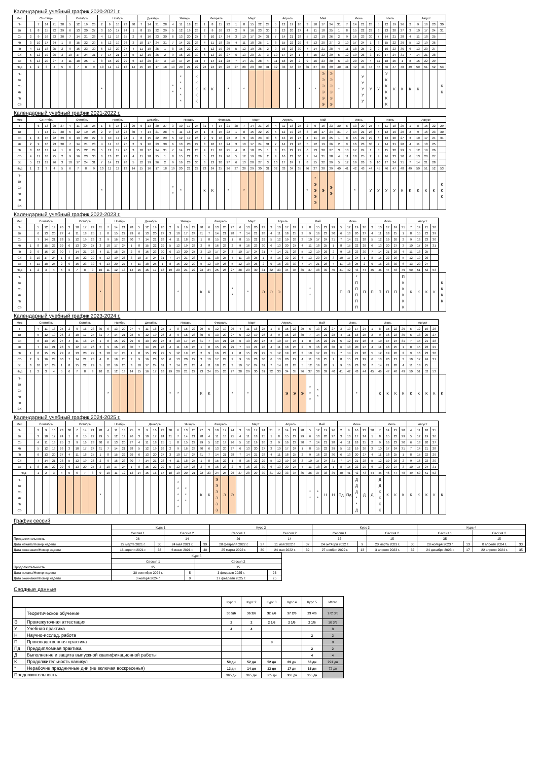Календарный учебный график 2020-2021 г.
| Мес | Сентябрь | | | | | Октябрь | | | | Ноябрь | | | | | Декабрь | | | | Январь | | | | Февраль | | | | Март | | | | | Апрель | | | | Май | | | | | Июнь | | | | Июль | | | | Август | | | | |
| Пн | | 7 | 14 | 21 | 28 | 5 | 12 | 19 | 26 | 2 | 9 | 16 | 23 | 30 | 7 | 14 | 21 | 28 | 4 | 11 | 18 | 25 | 1 | 8 | 15 | 22 | 1 | 8 | 15 | 22 | 29 | 5 | 12 | 19 | 26 | 3 | 10 | 17 | 24 | 31 | 7 | 14 | 21 | 28 | 5 | 12 | 19 | 26 | 2 | 9 | 16 | 23 | 30 |
| Вт | 1 | 8 | 15 | 22 | 29 | 6 | 13 | 20 | 27 | 3 | 10 | 17 | 24 | 1 | 8 | 15 | 22 | 29 | 5 | 12 | 19 | 26 | 2 | 9 | 16 | 23 | 2 | 9 | 16 | 23 | 30 | 6 | 13 | 20 | 27 | 4 | 11 | 18 | 25 | 1 | 8 | 15 | 22 | 29 | 6 | 13 | 20 | 27 | 3 | 10 | 17 | 24 | 31 |
| Ср | 2 | 9 | 16 | 23 | 30 | 7 | 14 | 21 | 28 | 4 | 11 | 18 | 25 | 2 | 9 | 16 | 23 | 30 | 6 | 13 | 20 | 27 | 3 | 10 | 17 | 24 | 3 | 10 | 17 | 24 | 31 | 7 | 14 | 21 | 28 | 5 | 12 | 19 | 26 | 2 | 9 | 16 | 23 | 30 | 7 | 14 | 21 | 28 | 4 | 11 | 18 | 25 | |
| Чт | 3 | 10 | 17 | 24 | 1 | 8 | 15 | 22 | 29 | 5 | 12 | 19 | 26 | 3 | 10 | 17 | 24 | 31 | 7 | 14 | 21 | 28 | 4 | 11 | 18 | 25 | 4 | 11 | 18 | 25 | 1 | 8 | 15 | 22 | 29 | 6 | 13 | 20 | 27 | 3 | 10 | 17 | 24 | 1 | 8 | 15 | 22 | 29 | 5 | 12 | 19 | 26 | |
| Пт | 4 | 11 | 18 | 25 | 2 | 9 | 16 | 23 | 30 | 6 | 13 | 20 | 27 | 4 | 11 | 18 | 25 | 1 | 8 | 15 | 22 | 29 | 5 | 12 | 19 | 26 | 5 | 12 | 19 | 26 | 2 | 9 | 16 | 23 | 30 | 7 | 14 | 21 | 28 | 4 | 11 | 18 | 25 | 2 | 9 | 16 | 23 | 30 | 6 | 13 | 20 | 27 | |
| Сб | 5 | 12 | 19 | 26 | 3 | 10 | 17 | 24 | 31 | 7 | 14 | 21 | 28 | 5 | 12 | 19 | 26 | 2 | 9 | 16 | 23 | 30 | 6 | 13 | 20 | 27 | 6 | 13 | 20 | 27 | 3 | 10 | 17 | 24 | 1 | 8 | 15 | 22 | 29 | 5 | 12 | 19 | 26 | 3 | 10 | 17 | 24 | 31 | 7 | 14 | 21 | 28 | |
| Вс | 6 | 13 | 20 | 27 | 4 | 11 | 18 | 25 | 1 | 8 | 15 | 22 | 29 | 6 | 13 | 20 | 27 | 3 | 10 | 17 | 24 | 31 | 7 | 14 | 21 | 28 | 7 | 14 | 21 | 28 | 4 | 11 | 18 | 25 | 2 | 9 | 16 | 23 | 30 | 6 | 13 | 20 | 27 | 4 | 11 | 18 | 25 | 1 | 8 | 15 | 22 | 29 | |
| Нед | 1 | 2 | 3 | 4 | 5 | 6 | 7 | 8 | 9 | 10 | 11 | 12 | 13 | 14 | 15 | 16 | 17 | 18 | 19 | 20 | 21 | 22 | 23 | 24 | 25 | 26 | 27 | 28 | 29 | 30 | 31 | 32 | 33 | 34 | 35 | 36 | 37 | 38 | 39 | 40 | 41 | 42 | 43 | 44 | 45 | 46 | 47 | 48 | 49 | 50 | 51 | 52 | 53 |
| Пн Вт Ср Чт Пт Сб | | | | | | | | | | * | | | | | | | | | * * | * * * * * | | К К К К К | К | К | | * | | * | | | | | | | * | | * | Э Э Э Э Э Э | Э Э Э Э Э Э | * | | | У У У У У | У | У | У К К К К К | К | К | К | К | | | К К |
Календарный учебный график 2021-2022 г.
| Мес | Сентябрь | | | | | Октябрь | | | | Ноябрь | | | | | Декабрь | | | | Январь | | | | | Февраль | | | | Март | | | | Апрель | | | | Май | | | | | Июнь | | | | Июль | | | | Август | | | | |
| Пн | | 6 | 13 | 20 | 27 | 4 | 11 | 18 | 25 | 1 | 8 | 15 | 22 | 29 | 6 | 13 | 20 | 27 | 3 | 10 | 17 | 24 | 31 | 7 | 14 | 21 | 28 | 7 | 14 | 21 | 28 | 4 | 11 | 18 | 25 | 2 | 9 | 16 | 23 | 30 | 6 | 13 | 20 | 27 | 4 | 11 | 18 | 25 | 1 | 8 | 15 | 22 | 29 |
| Вт | | 7 | 14 | 21 | 28 | 5 | 12 | 19 | 26 | 2 | 9 | 16 | 23 | 30 | 7 | 14 | 21 | 28 | 4 | 11 | 18 | 25 | 1 | 8 | 15 | 22 | 1 | 8 | 15 | 22 | 29 | 5 | 12 | 19 | 26 | 3 | 10 | 17 | 24 | 31 | 7 | 14 | 21 | 28 | 5 | 12 | 19 | 26 | 2 | 9 | 16 | 23 | 30 |
| Ср | 1 | 8 | 15 | 22 | 29 | 6 | 13 | 20 | 27 | 3 | 10 | 17 | 24 | 1 | 8 | 15 | 22 | 29 | 5 | 12 | 19 | 26 | 2 | 9 | 16 | 23 | 2 | 9 | 16 | 23 | 30 | 6 | 13 | 20 | 27 | 4 | 11 | 18 | 25 | 1 | 8 | 15 | 22 | 29 | 6 | 13 | 20 | 27 | 3 | 10 | 17 | 24 | 31 |
| Чт | 2 | 9 | 16 | 23 | 30 | 7 | 14 | 21 | 28 | 4 | 11 | 18 | 25 | 2 | 9 | 16 | 23 | 30 | 6 | 13 | 20 | 27 | 3 | 10 | 17 | 24 | 3 | 10 | 17 | 24 | 31 | 7 | 14 | 21 | 28 | 5 | 12 | 19 | 26 | 2 | 9 | 16 | 23 | 30 | 7 | 14 | 21 | 28 | 4 | 11 | 18 | 25 | |
| Пт | 3 | 10 | 17 | 24 | 1 | 8 | 15 | 22 | 29 | 5 | 12 | 19 | 26 | 3 | 10 | 17 | 24 | 31 | 7 | 14 | 21 | 28 | 4 | 11 | 18 | 25 | 4 | 11 | 18 | 25 | 1 | 8 | 15 | 22 | 29 | 6 | 13 | 20 | 27 | 3 | 10 | 17 | 24 | 1 | 8 | 15 | 22 | 29 | 5 | 12 | 19 | 26 | |
| Сб | 4 | 11 | 18 | 25 | 2 | 9 | 16 | 23 | 30 | 6 | 13 | 20 | 27 | 4 | 11 | 18 | 25 | 1 | 8 | 15 | 22 | 29 | 5 | 12 | 19 | 26 | 5 | 12 | 19 | 26 | 2 | 9 | 16 | 23 | 30 | 7 | 14 | 21 | 28 | 4 | 11 | 18 | 25 | 2 | 9 | 16 | 23 | 30 | 6 | 13 | 20 | 27 | |
| Вс | 5 | 12 | 19 | 26 | 3 | 10 | 17 | 24 | 31 | 7 | 14 | 21 | 28 | 5 | 12 | 19 | 26 | 2 | 9 | 16 | 23 | 30 | 6 | 13 | 20 | 27 | 6 | 13 | 20 | 27 | 3 | 10 | 17 | 24 | 1 | 8 | 15 | 22 | 29 | 5 | 12 | 19 | 26 | 3 | 10 | 17 | 24 | 31 | 7 | 14 | 21 | 28 | |
| Нед | 1 | 2 | 3 | 4 | 5 | 6 | 7 | 8 | 9 | 10 | 11 | 12 | 13 | 14 | 15 | 16 | 17 | 18 | 19 | 20 | 21 | 22 | 23 | 24 | 25 | 26 | 27 | 28 | 29 | 30 | 31 | 32 | 33 | 34 | 35 | 36 | 37 | 38 | 39 | 40 | 41 | 42 | 43 | 44 | 45 | 46 | 47 | 48 | 49 | 50 | 51 | 52 | 53 |
| Пн Вт Ср Чт Пт Сб | | | | | | | | | | * | | | | | | | | | * * | * | | | К | К | | * | | * | | | | | | | | * | * Э Э Э Э | Э | Э Э | | | * | | У | У | У | У | К | К | К | К | К | К К К |
Календарный учебный график 2022-2023 г.
| Мес | Сентябрь | | | | | Октябрь | | | | | Ноябрь | | | | Декабрь | | | | Январь | | | | | Февраль | | | | Март | | | | Апрель | | | | Май | | | | | Июнь | | | | Июль | | | | | Август | | | | |
| Пн | | 5 | 12 | 19 | 26 | 3 | 10 | 17 | 24 | 31 | 7 | 14 | 21 | 28 | 5 | 12 | 19 | 26 | 2 | 9 | 16 | 23 | 30 | 6 | 13 | 20 | 27 | 6 | 13 | 20 | 27 | 3 | 10 | 17 | 24 | 1 | 8 | 15 | 22 | 29 | 5 | 12 | 19 | 26 | 3 | 10 | 17 | 24 | 31 | 7 | 14 | 21 | 28 | |
| Вт | | 6 | 13 | 20 | 27 | 4 | 11 | 18 | 25 | 1 | 8 | 15 | 22 | 29 | 6 | 13 | 20 | 27 | 3 | 10 | 17 | 24 | 31 | 7 | 14 | 21 | 28 | 7 | 14 | 21 | 28 | 4 | 11 | 18 | 25 | 2 | 9 | 16 | 23 | 30 | 6 | 13 | 20 | 27 | 4 | 11 | 18 | 25 | 1 | 8 | 15 | 22 | 29 | |
| Ср | | 7 | 14 | 21 | 28 | 5 | 12 | 19 | 26 | 2 | 9 | 16 | 23 | 30 | 7 | 14 | 21 | 28 | 4 | 11 | 18 | 25 | 1 | 8 | 15 | 22 | 1 | 8 | 15 | 22 | 29 | 5 | 12 | 19 | 26 | 3 | 10 | 17 | 24 | 31 | 7 | 14 | 21 | 28 | 5 | 12 | 19 | 26 | 2 | 9 | 16 | 23 | 30 | |
| Чт | 1 | 8 | 15 | 22 | 29 | 6 | 13 | 20 | 27 | 3 | 10 | 17 | 24 | 1 | 8 | 15 | 22 | 29 | 5 | 12 | 19 | 26 | 2 | 9 | 16 | 23 | 2 | 9 | 16 | 23 | 30 | 6 | 13 | 20 | 27 | 4 | 11 | 18 | 25 | 1 | 8 | 15 | 22 | 29 | 6 | 13 | 20 | 27 | 3 | 10 | 17 | 24 | 31 | |
| Пт | 2 | 9 | 16 | 23 | 30 | 7 | 14 | 21 | 28 | 4 | 11 | 18 | 25 | 2 | 9 | 16 | 23 | 30 | 6 | 13 | 20 | 27 | 3 | 10 | 17 | 24 | 3 | 10 | 17 | 24 | 31 | 7 | 14 | 21 | 28 | 5 | 12 | 19 | 26 | 2 | 9 | 16 | 23 | 30 | 7 | 14 | 21 | 28 | 4 | 11 | 18 | 25 | | |
| Сб | 3 | 10 | 17 | 24 | 1 | 8 | 15 | 22 | 29 | 5 | 12 | 19 | 26 | 3 | 10 | 17 | 24 | 31 | 7 | 14 | 21 | 28 | 4 | 11 | 18 | 25 | 4 | 11 | 18 | 25 | 1 | 8 | 15 | 22 | 29 | 6 | 13 | 20 | 27 | 3 | 10 | 17 | 24 | 1 | 8 | 15 | 22 | 29 | 5 | 12 | 19 | 26 | | |
| Вс | 4 | 11 | 18 | 25 | 2 | 9 | 16 | 23 | 30 | 6 | 13 | 20 | 27 | 4 | 11 | 18 | 25 | 1 | 8 | 15 | 22 | 29 | 5 | 12 | 19 | 26 | 5 | 12 | 19 | 26 | 2 | 9 | 16 | 23 | 30 | 7 | 14 | 21 | 28 | 4 | 11 | 18 | 25 | 2 | 9 | 16 | 23 | 30 | 6 | 13 | 20 | 27 | | |
| Нед | 1 | 2 | 3 | 4 | 5 | 6 | 7 | 8 | 9 | 10 | 11 | 12 | 13 | 14 | 15 | 16 | 17 | 18 | 19 | 20 | 21 | 22 | 23 | 24 | 25 | 26 | 27 | 28 | 29 | 30 | 31 | 32 | 33 | 34 | 35 | 36 | 37 | 38 | 39 | 40 | 41 | 42 | 43 | 44 | 45 | 46 | 47 | 48 | 49 | 50 | 51 | 52 | 53 | |
| Пн Вт Ср Чт Пт Сб | | | | | | | | | | * | | | | | | | | | | * | | | К | К | | | * * | | * | | Э | Э | Э | | | | * * | | | | П | П | * П П П П П | П | П | П | П | П | П К К К К К | К | К | К | К | К К К К |
Календарный учебный график 2023-2024 г.
| Мес | Сентябрь | | | | | Октябрь | | | | | Ноябрь | | | | Декабрь | | | | Январь | | | | | Февраль | | | | Март | | | | Апрель | | | | | Май | | | | Июнь | | | | Июль | | | | | Август | | | | |
| Пн | | 4 | 11 | 18 | 25 | 2 | 9 | 16 | 23 | 30 | 6 | 13 | 20 | 27 | 4 | 11 | 18 | 25 | 1 | 8 | 15 | 22 | 29 | 5 | 12 | 19 | 26 | 4 | 11 | 18 | 25 | 1 | 8 | 15 | 22 | 29 | 6 | 13 | 20 | 27 | 3 | 10 | 17 | 24 | 1 | 8 | 15 | 22 | 29 | 5 | 12 | 19 | 26 | |
| Вт | | 5 | 12 | 19 | 26 | 3 | 10 | 17 | 24 | 31 | 7 | 14 | 21 | 28 | 5 | 12 | 19 | 26 | 2 | 9 | 16 | 23 | 30 | 6 | 13 | 20 | 27 | 5 | 12 | 19 | 26 | 2 | 9 | 16 | 23 | 30 | 7 | 14 | 21 | 28 | 4 | 11 | 18 | 25 | 2 | 9 | 16 | 23 | 30 | 6 | 13 | 20 | 27 | |
| Ср | | 6 | 13 | 20 | 27 | 4 | 11 | 18 | 25 | 1 | 8 | 15 | 22 | 29 | 6 | 13 | 20 | 27 | 3 | 10 | 17 | 24 | 31 | 7 | 14 | 21 | 28 | 6 | 13 | 20 | 27 | 3 | 10 | 17 | 24 | 1 | 8 | 15 | 22 | 29 | 5 | 12 | 19 | 26 | 3 | 10 | 17 | 24 | 31 | 7 | 14 | 21 | 28 | |
| Чт | | 7 | 14 | 21 | 28 | 5 | 12 | 19 | 26 | 2 | 9 | 16 | 23 | 30 | 7 | 14 | 21 | 28 | 4 | 11 | 18 | 25 | 1 | 8 | 15 | 22 | 29 | 7 | 14 | 21 | 28 | 4 | 11 | 18 | 25 | 2 | 9 | 16 | 23 | 30 | 6 | 13 | 20 | 27 | 4 | 11 | 18 | 25 | 1 | 8 | 15 | 22 | 29 | |
| Пт | 1 | 8 | 15 | 22 | 29 | 6 | 13 | 20 | 27 | 3 | 10 | 17 | 24 | 1 | 8 | 15 | 22 | 29 | 5 | 12 | 19 | 26 | 2 | 9 | 16 | 23 | 1 | 8 | 15 | 22 | 29 | 5 | 12 | 19 | 26 | 3 | 10 | 17 | 24 | 31 | 7 | 14 | 21 | 28 | 5 | 12 | 19 | 26 | 2 | 9 | 16 | 23 | 30 | |
| Сб | 2 | 9 | 16 | 23 | 30 | 7 | 14 | 21 | 28 | 4 | 11 | 18 | 25 | 2 | 9 | 16 | 23 | 30 | 6 | 13 | 20 | 27 | 3 | 10 | 17 | 24 | 2 | 9 | 16 | 23 | 30 | 6 | 13 | 20 | 27 | 4 | 11 | 18 | 25 | 1 | 8 | 15 | 22 | 29 | 6 | 13 | 20 | 27 | 3 | 10 | 17 | 24 | 31 | |
| Вс | 3 | 10 | 17 | 24 | 1 | 8 | 15 | 22 | 29 | 5 | 12 | 19 | 26 | 3 | 10 | 17 | 24 | 31 | 7 | 14 | 21 | 28 | 4 | 11 | 18 | 25 | 3 | 10 | 17 | 24 | 31 | 7 | 14 | 21 | 28 | 5 | 12 | 19 | 26 | 2 | 9 | 16 | 23 | 30 | 7 | 14 | 21 | 28 | 4 | 11 | 18 | 25 | | |
| Нед | 1 | 2 | 3 | 4 | 5 | 6 | 7 | 8 | 9 | 10 | 11 | 12 | 13 | 14 | 15 | 16 | 17 | 18 | 19 | 20 | 21 | 22 | 23 | 24 | 25 | 26 | 27 | 28 | 29 | 30 | 31 | 32 | 33 | 34 | 35 | 36 | 37 | 38 | 39 | 40 | 41 | 42 | 43 | 44 | 45 | 46 | 47 | 48 | 49 | 50 | 51 | 52 | 53 | |
| Пн Вт Ср Чт Пт Сб | | | | | | | | | | | * | | | | | | | | * | * | | | К | К | | | * | | * | | | | | Э | Э | Э | * * * | * * | | | | | * | | | К | К | К | К | К | К | К | К | К |
Календарный учебный график 2024-2025 г.
| Мес | Сентябрь | | | | | Октябрь | | | | | Ноябрь | | | | Декабрь | | | | | Январь | | | | Февраль | | | | Март | | | | | Апрель | | | | Май | | | | Июнь | | | | | Июль | | | | Август | | | | |
| Пн | | 2 | 9 | 16 | 23 | 30 | 7 | 14 | 21 | 28 | 4 | 11 | 18 | 25 | 2 | 9 | 16 | 23 | 30 | 6 | 13 | 20 | 27 | 3 | 10 | 17 | 24 | 3 | 10 | 17 | 24 | 31 | 7 | 14 | 21 | 28 | 5 | 12 | 19 | 26 | 2 | 9 | 16 | 23 | 30 | 7 | 14 | 21 | 28 | 4 | 11 | 18 | 25 | |
| Вт | | 3 | 10 | 17 | 24 | 1 | 8 | 15 | 22 | 29 | 5 | 12 | 19 | 26 | 3 | 10 | 17 | 24 | 31 | 7 | 14 | 21 | 28 | 4 | 11 | 18 | 25 | 4 | 11 | 18 | 25 | 1 | 8 | 15 | 22 | 29 | 6 | 13 | 20 | 27 | 3 | 10 | 17 | 24 | 1 | 8 | 15 | 22 | 29 | 5 | 12 | 19 | 26 | |
| Ср | | 4 | 11 | 18 | 25 | 2 | 9 | 16 | 23 | 30 | 6 | 13 | 20 | 27 | 4 | 11 | 18 | 25 | 1 | 8 | 15 | 22 | 29 | 5 | 12 | 19 | 26 | 5 | 12 | 19 | 26 | 2 | 9 | 16 | 23 | 30 | 7 | 14 | 21 | 28 | 4 | 11 | 18 | 25 | 2 | 9 | 16 | 23 | 30 | 6 | 13 | 20 | 27 | |
| Чт | | 5 | 12 | 19 | 26 | 3 | 10 | 17 | 24 | 31 | 7 | 14 | 21 | 28 | 5 | 12 | 19 | 26 | 2 | 9 | 16 | 23 | 30 | 6 | 13 | 20 | 27 | 6 | 13 | 20 | 27 | 3 | 10 | 17 | 24 | 1 | 8 | 15 | 22 | 29 | 5 | 12 | 19 | 26 | 3 | 10 | 17 | 24 | 31 | 7 | 14 | 21 | 28 | |
| Пт | | 6 | 13 | 20 | 27 | 4 | 11 | 18 | 25 | 1 | 8 | 15 | 22 | 29 | 6 | 13 | 20 | 27 | 3 | 10 | 17 | 24 | 31 | 7 | 14 | 21 | 28 | 7 | 14 | 21 | 28 | 4 | 11 | 18 | 25 | 2 | 9 | 16 | 23 | 30 | 6 | 13 | 20 | 27 | 4 | 11 | 18 | 25 | 1 | 8 | 15 | 22 | 29 | |
| Сб | | 7 | 14 | 21 | 28 | 5 | 12 | 19 | 26 | 2 | 9 | 16 | 23 | 30 | 7 | 14 | 21 | 28 | 4 | 11 | 18 | 25 | 1 | 8 | 15 | 22 | 1 | 8 | 15 | 22 | 29 | 5 | 12 | 19 | 26 | 3 | 10 | 17 | 24 | 31 | 7 | 14 | 21 | 28 | 5 | 12 | 19 | 26 | 2 | 9 | 16 | 23 | 30 | |
| Вс | 1 | 8 | 15 | 22 | 29 | 6 | 13 | 20 | 27 | 3 | 10 | 17 | 24 | 1 | 8 | 15 | 22 | 29 | 5 | 12 | 19 | 26 | 2 | 9 | 16 | 23 | 2 | 9 | 16 | 23 | 30 | 6 | 13 | 20 | 27 | 4 | 11 | 18 | 25 | 1 | 8 | 15 | 22 | 29 | 6 | 13 | 20 | 27 | 3 | 10 | 17 | 24 | 31 | |
| Нед | | 1 | 2 | 3 | 4 | 5 | 6 | 7 | 8 | 9 | 10 | 11 | 12 | 13 | 14 | 15 | 16 | 17 | 18 | 19 | 20 | 21 | 22 | 23 | 24 | 25 | 26 | 27 | 28 | 29 | 30 | 31 | 32 | 33 | 34 | 35 | 36 | 37 | 38 | 39 | 40 | 41 | 42 | 43 | 44 | 45 | 46 | 47 | 48 | 49 | 50 | 51 | 52 | |
| Пн Вт Ср Чт Пт Сб | | | | | | | | | | * | | | | | | | | | | * * * * * | * * * | | К | К | Э Э Э Э Э Э | Э | Э | | | | | | | | | | * * | * * | Н | Н | Пд | Пд | Д Д Д * * Д | Д | Д | Д Д К К К К | К | К | К | К | К | К | К | К |
График сессий
| | Курс 1 | | | | Курс 2 | | | | Курс 3 | | | | Курс 4 | | | |
| | Сессия 1 | | Сессия 2 | | Сессия 1 | | Сессия 2 | | Сессия 1 | | Сессия 2 | | Сессия 1 | | Сессия 2 | |
| Продолжительность | 26 | | 14 | | 26 | | 14 | | 35 | | 15 | | 35 | | 15 | |
| Дата начала/Номер недели | 22 марта 2021 г. | 30 | 24 мая 2021 г. | 39 | 28 февраля 2022 г. | 27 | 11 мая 2022 г. | 37 | 24 октября 2022 г. | 9 | 20 марта 2023 г. | 30 | 20 ноября 2023 г. | 13 | 8 апреля 2024 г. | 33 |
| Дата окончания/Номер недели | 16 апреля 2021 г. | 33 | 6 июня 2021 г. | 40 | 25 марта 2022 г. | 30 | 24 мая 2022 г. | 39 | 27 ноября 2022 г. | 13 | 3 апреля 2023 г. | 32 | 24 декабря 2023 г. | 17 | 22 апреля 2024 г. | 35 |
| | Курс 5 | | | |
| | Сессия 1 | | Сессия 2 | |
| Продолжительность | 35 | | 15 | |
| Дата начала/Номер недели | 30 сентября 2024 г. | 5 | 3 февраля 2025 г. | 23 |
| Дата окончания/Номер недели | 3 ноября 2024 г. | 9 | 17 февраля 2025 г. | 25 |
Сводные данные
| | | Курс 1 | Курс 2 | Курс 3 | Курс 4 | Курс 5 | Итого |
| | Теоретическое обучение | 36 5/6 | 36 2/6 | 32 2/6 | 37 2/6 | 29 4/6 | 172 3/6 |
| Э | Промежуточная аттестация | 2 | 2 | 2 1/6 | 2 1/6 | 2 1/6 | 10 3/6 |
| У | Учебная практика | 4 | 4 | | | | 8 |
| Н | Научно-исслед. работа | | | | | 2 | 2 |
| П | Производственная практика | | | 8 | | | 8 |
| Пд | Преддипломная практика | | | | | 2 | 2 |
| Д | Выполнение и защита выпускной квалификационной работы | | | | | 4 | 4 |
| К | Продолжительность каникул | 50 дн | 52 дн | 52 дн | 69 дн | 68 дн | 291 дн |
| * | Нерабочие праздничные дни (не включая воскресенья) | 13 дн | 14 дн | 13 дн | 17 дн | 15 дн | 72 дн |
| Продолжительность | | 365 дн | 365 дн | 365 дн | 366 дн | 365 дн | |